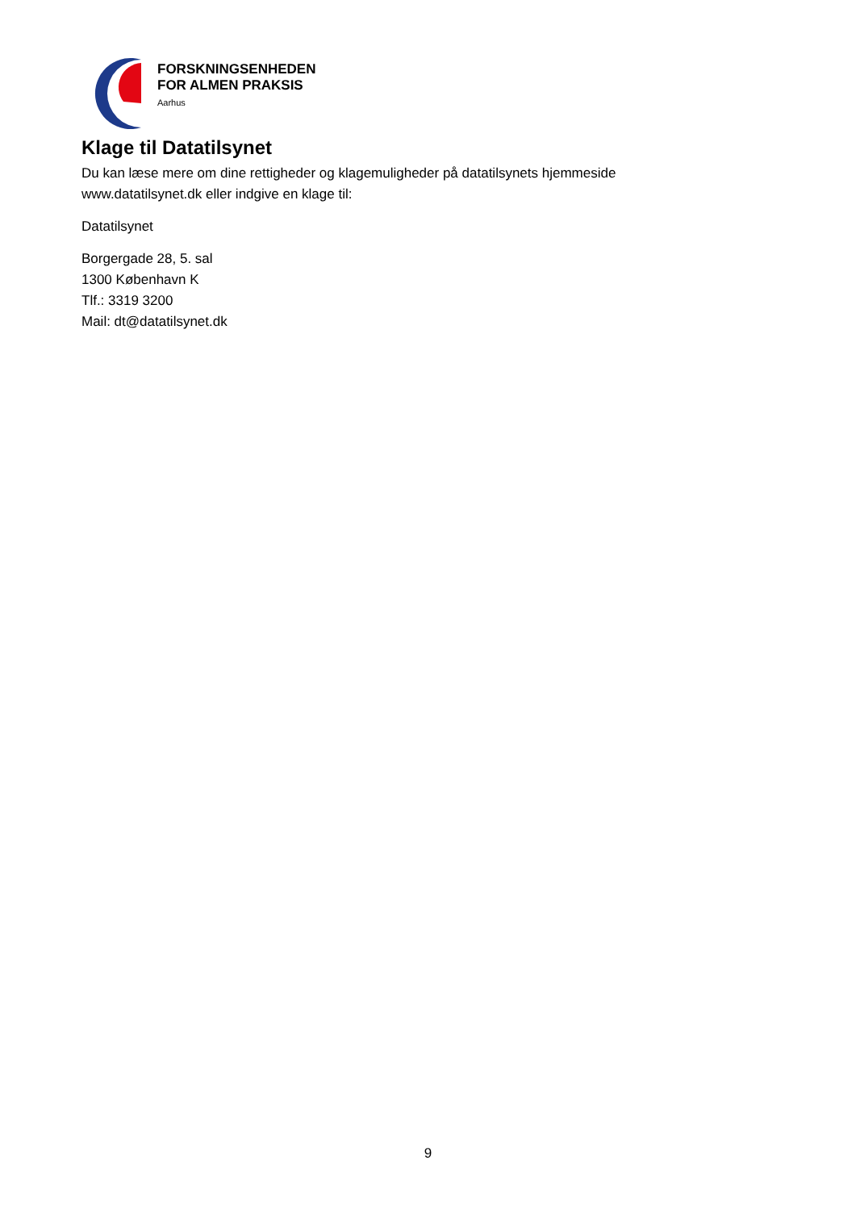FORSKNINGSENHEDEN
FOR ALMEN PRAKSIS
Aarhus
Klage til Datatilsynet
Du kan læse mere om dine rettigheder og klagemuligheder på datatilsynets hjemmeside www.datatilsynet.dk eller indgive en klage til:
Datatilsynet
Borgergade 28, 5. sal
1300 København K
Tlf.: 3319 3200
Mail: dt@datatilsynet.dk
9